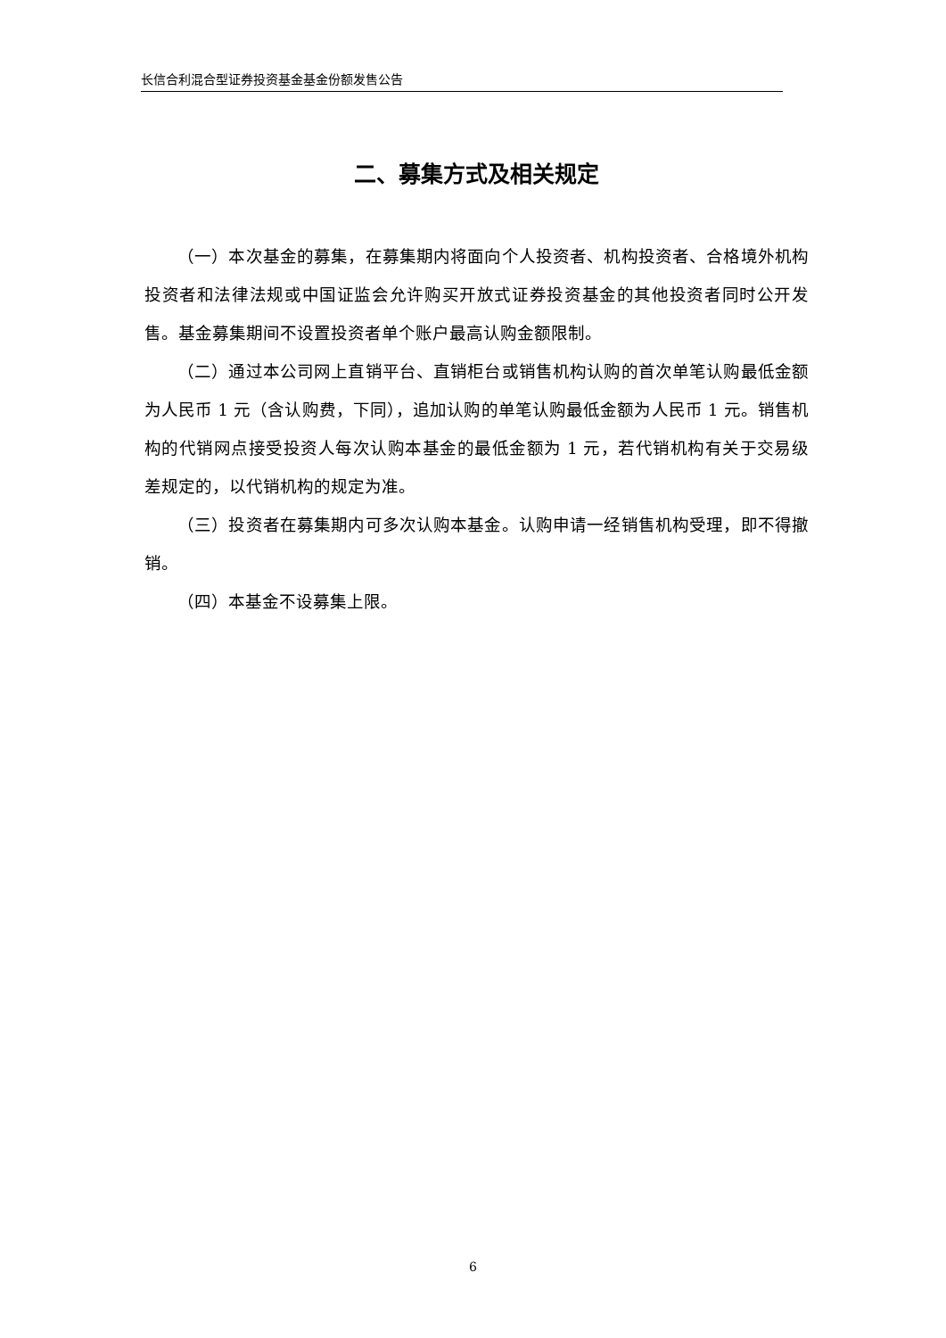长信合利混合型证券投资基金基金份额发售公告
二、募集方式及相关规定
（一）本次基金的募集，在募集期内将面向个人投资者、机构投资者、合格境外机构投资者和法律法规或中国证监会允许购买开放式证券投资基金的其他投资者同时公开发售。基金募集期间不设置投资者单个账户最高认购金额限制。
（二）通过本公司网上直销平台、直销柜台或销售机构认购的首次单笔认购最低金额为人民币 1 元（含认购费，下同），追加认购的单笔认购最低金额为人民币 1 元。销售机构的代销网点接受投资人每次认购本基金的最低金额为 1 元，若代销机构有关于交易级差规定的，以代销机构的规定为准。
（三）投资者在募集期内可多次认购本基金。认购申请一经销售机构受理，即不得撤销。
（四）本基金不设募集上限。
6